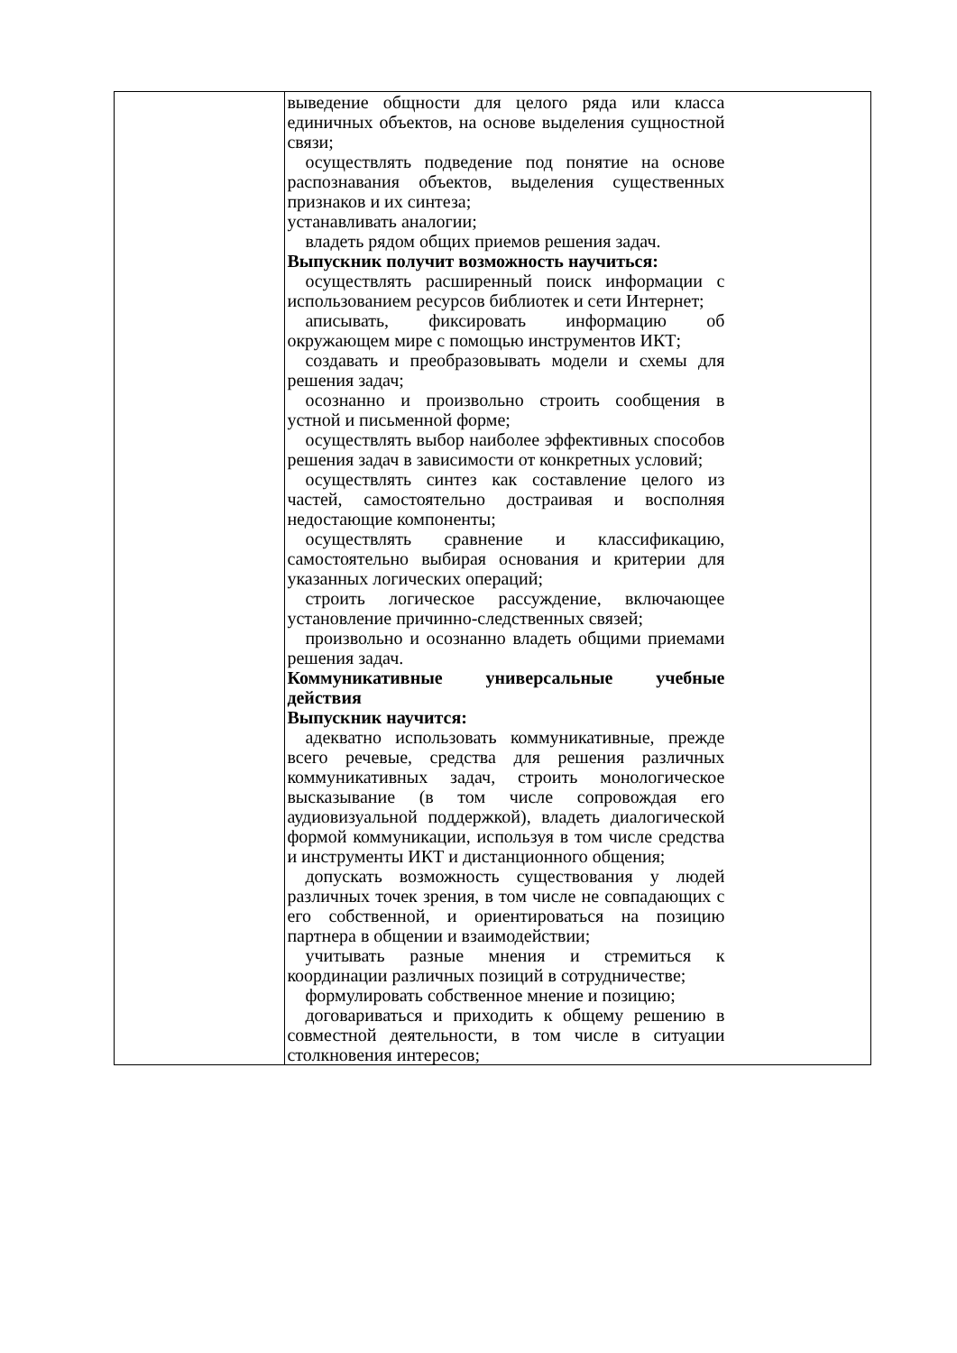| | выведение общности для целого ряда или класса единичных объектов, на основе выделения сущностной связи; осуществлять подведение под понятие на основе распознавания объектов, выделения существенных признаков и их синтеза; устанавливать аналогии; владеть рядом общих приемов решения задач. Выпускник получит возможность научиться: осуществлять расширенный поиск информации с использованием ресурсов библиотек и сети Интернет; аписывать, фиксировать информацию об окружающем мире с помощью инструментов ИКТ; создавать и преобразовывать модели и схемы для решения задач; осознанно и произвольно строить сообщения в устной и письменной форме; осуществлять выбор наиболее эффективных способов решения задач в зависимости от конкретных условий; осуществлять синтез как составление целого из частей, самостоятельно достраивая и восполняя недостающие компоненты; осуществлять сравнение и классификацию, самостоятельно выбирая основания и критерии для указанных логических операций; строить логическое рассуждение, включающее установление причинно-следственных связей; произвольно и осознанно владеть общими приемами решения задач. Коммуникативные универсальные учебные действия Выпускник научится: адекватно использовать коммуникативные, прежде всего речевые, средства для решения различных коммуникативных задач, строить монологическое высказывание (в том числе сопровождая его аудиовизуальной поддержкой), владеть диалогической формой коммуникации, используя в том числе средства и инструменты ИКТ и дистанционного общения; допускать возможность существования у людей различных точек зрения, в том числе не совпадающих с его собственной, и ориентироваться на позицию партнера в общении и взаимодействии; учитывать разные мнения и стремиться к координации различных позиций в сотрудничестве; формулировать собственное мнение и позицию; договариваться и приходить к общему решению в совместной деятельности, в том числе в ситуации столкновения интересов; |